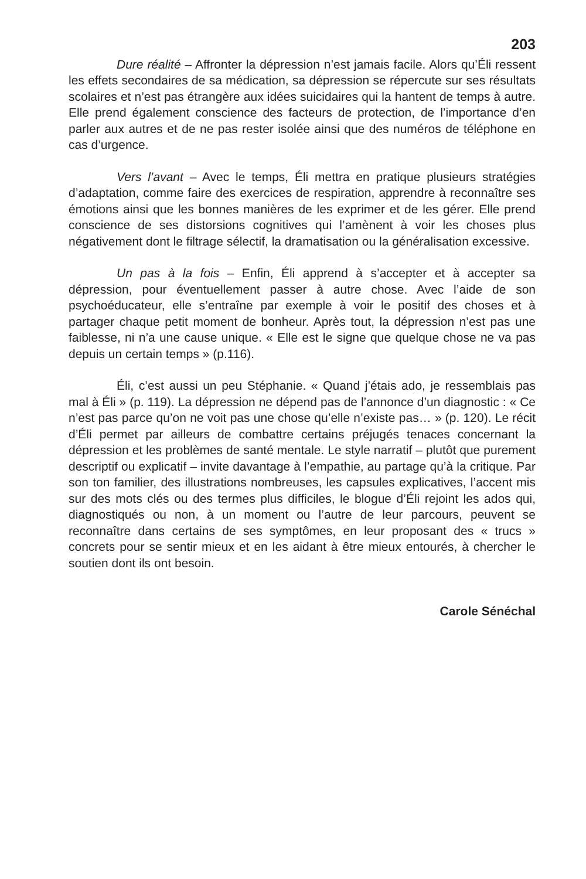203
Dure réalité – Affronter la dépression n’est jamais facile. Alors qu’Éli ressent les effets secondaires de sa médication, sa dépression se répercute sur ses résultats scolaires et n’est pas étrangère aux idées suicidaires qui la hantent de temps à autre. Elle prend également conscience des facteurs de protection, de l’importance d’en parler aux autres et de ne pas rester isolée ainsi que des numéros de téléphone en cas d’urgence.
Vers l’avant – Avec le temps, Éli mettra en pratique plusieurs stratégies d’adaptation, comme faire des exercices de respiration, apprendre à reconnaître ses émotions ainsi que les bonnes manières de les exprimer et de les gérer. Elle prend conscience de ses distorsions cognitives qui l’amènent à voir les choses plus négativement dont le filtrage sélectif, la dramatisation ou la généralisation excessive.
Un pas à la fois – Enfin, Éli apprend à s’accepter et à accepter sa dépression, pour éventuellement passer à autre chose. Avec l’aide de son psychoéducateur, elle s’entraîne par exemple à voir le positif des choses et à partager chaque petit moment de bonheur. Après tout, la dépression n’est pas une faiblesse, ni n’a une cause unique. « Elle est le signe que quelque chose ne va pas depuis un certain temps » (p.116).
Éli, c’est aussi un peu Stéphanie. « Quand j’étais ado, je ressemblais pas mal à Éli » (p. 119). La dépression ne dépend pas de l’annonce d’un diagnostic : « Ce n’est pas parce qu’on ne voit pas une chose qu’elle n’existe pas… » (p. 120). Le récit d’Éli permet par ailleurs de combattre certains préjugés tenaces concernant la dépression et les problèmes de santé mentale. Le style narratif – plutôt que purement descriptif ou explicatif – invite davantage à l’empathie, au partage qu’à la critique. Par son ton familier, des illustrations nombreuses, les capsules explicatives, l’accent mis sur des mots clés ou des termes plus difficiles, le blogue d’Éli rejoint les ados qui, diagnostiqués ou non, à un moment ou l’autre de leur parcours, peuvent se reconnaître dans certains de ses symptômes, en leur proposant des « trucs » concrets pour se sentir mieux et en les aidant à être mieux entourés, à chercher le soutien dont ils ont besoin.
Carole Sénéchal